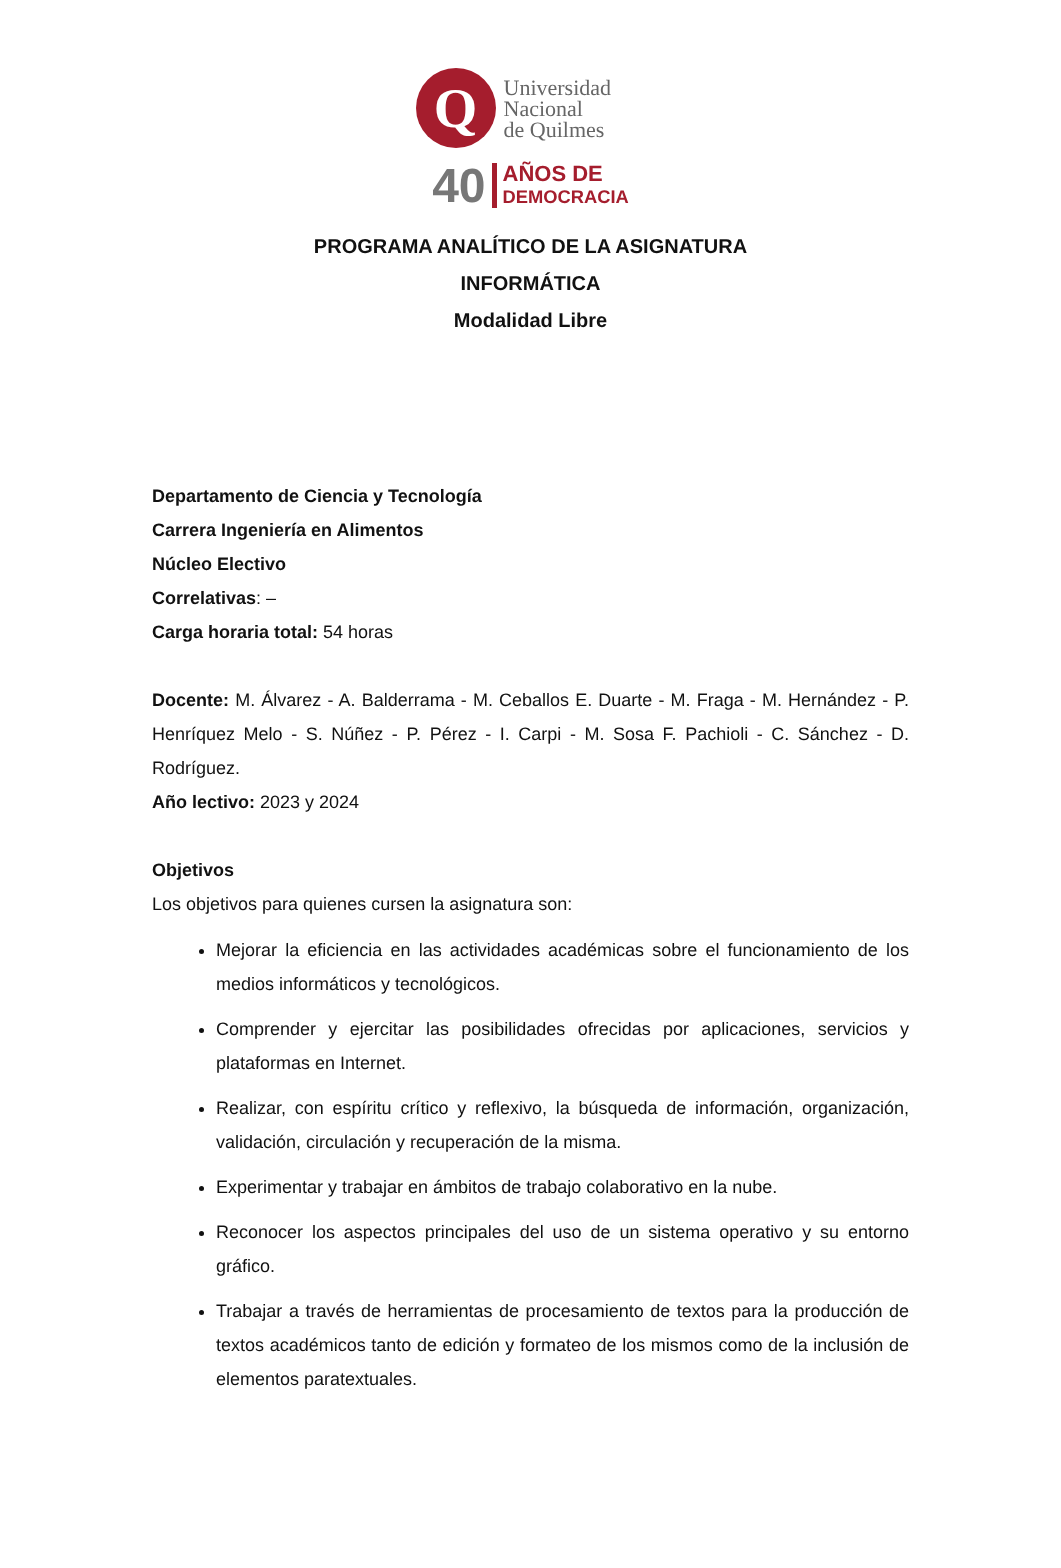Q
Universidad
Nacional
de Quilmes
40 AÑOS DE
DEMOCRACIA
PROGRAMA ANALÍTICO DE LA ASIGNATURA
INFORMÁTICA
Modalidad Libre
Departamento de Ciencia y Tecnología
Carrera Ingeniería en Alimentos
Núcleo Electivo
Correlativas: –
Carga horaria total: 54 horas
Docente: M. Álvarez - A. Balderrama - M. Ceballos E. Duarte - M. Fraga - M. Hernández - P. Henríquez Melo - S. Núñez - P. Pérez - I. Carpi - M. Sosa F. Pachioli - C. Sánchez - D. Rodríguez.
Año lectivo: 2023 y 2024
Objetivos
Los objetivos para quienes cursen la asignatura son:
Mejorar la eficiencia en las actividades académicas sobre el funcionamiento de los medios informáticos y tecnológicos.
Comprender y ejercitar las posibilidades ofrecidas por aplicaciones, servicios y plataformas en Internet.
Realizar, con espíritu crítico y reflexivo, la búsqueda de información, organización, validación, circulación y recuperación de la misma.
Experimentar y trabajar en ámbitos de trabajo colaborativo en la nube.
Reconocer los aspectos principales del uso de un sistema operativo y su entorno gráfico.
Trabajar a través de herramientas de procesamiento de textos para la producción de textos académicos tanto de edición y formateo de los mismos como de la inclusión de elementos paratextuales.